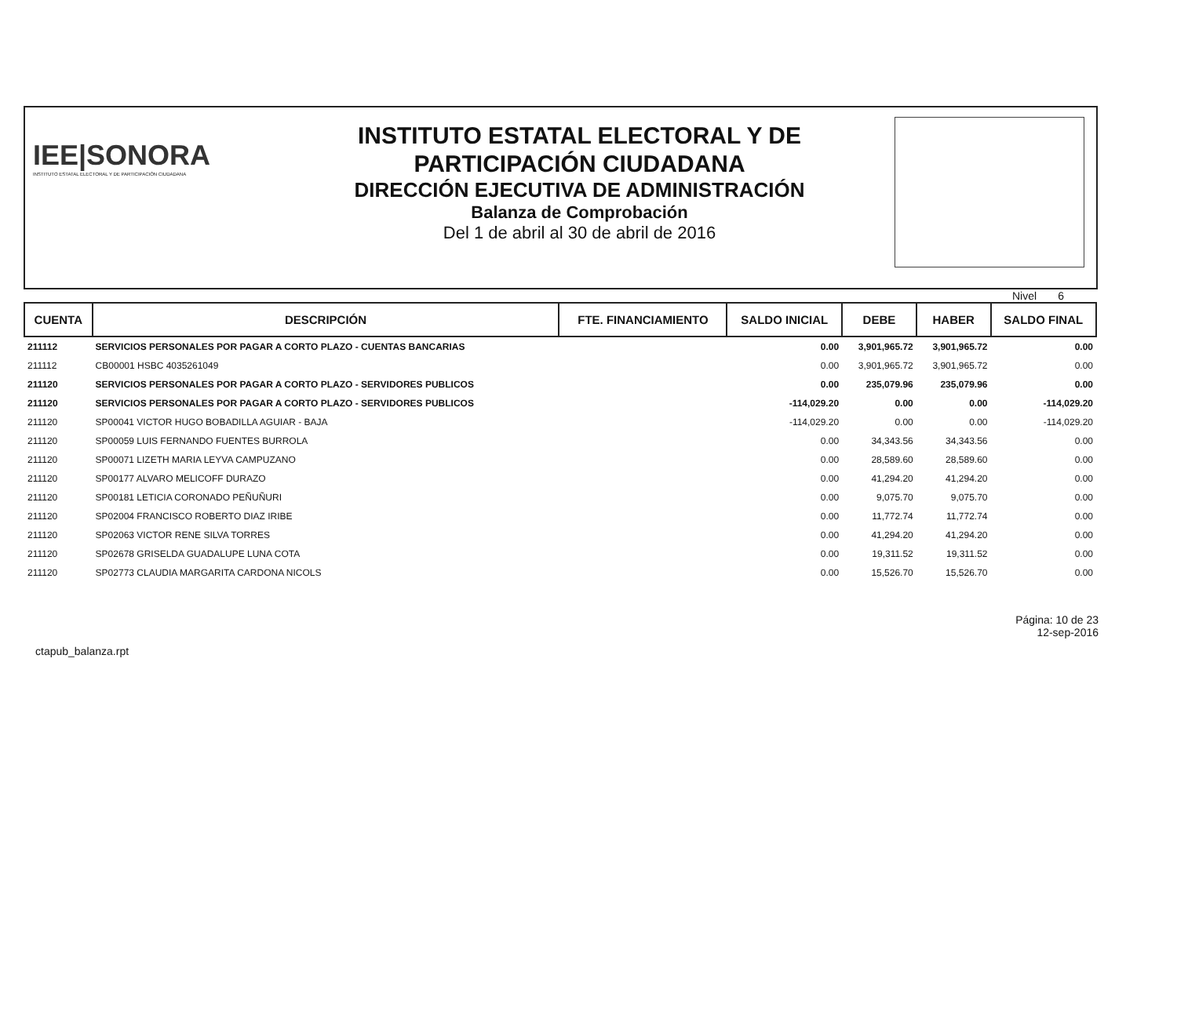IEE|SONORA
INSTITUTO ESTATAL ELECTORAL Y DE PARTICIPACIÓN CIUDADANA
INSTITUTO ESTATAL ELECTORAL Y DE
PARTICIPACIÓN CIUDADANA
DIRECCIÓN EJECUTIVA DE ADMINISTRACIÓN
Balanza de Comprobación
Del 1 de abril al 30 de abril de 2016
Nivel 6
| CUENTA | DESCRIPCIÓN | FTE. FINANCIAMIENTO | SALDO INICIAL | DEBE | HABER | SALDO FINAL |
| --- | --- | --- | --- | --- | --- | --- |
| 211112 | SERVICIOS PERSONALES POR PAGAR A CORTO PLAZO - CUENTAS BANCARIAS | | 0.00 | 3,901,965.72 | 3,901,965.72 | 0.00 |
| 211112 | CB00001 HSBC 4035261049 | | 0.00 | 3,901,965.72 | 3,901,965.72 | 0.00 |
| 211120 | SERVICIOS PERSONALES POR PAGAR A CORTO PLAZO - SERVIDORES PUBLICOS | | 0.00 | 235,079.96 | 235,079.96 | 0.00 |
| 211120 | SERVICIOS PERSONALES POR PAGAR A CORTO PLAZO - SERVIDORES PUBLICOS | | -114,029.20 | 0.00 | 0.00 | -114,029.20 |
| 211120 | SP00041 VICTOR HUGO BOBADILLA AGUIAR - BAJA | | -114,029.20 | 0.00 | 0.00 | -114,029.20 |
| 211120 | SP00059 LUIS FERNANDO FUENTES BURROLA | | 0.00 | 34,343.56 | 34,343.56 | 0.00 |
| 211120 | SP00071 LIZETH MARIA LEYVA CAMPUZANO | | 0.00 | 28,589.60 | 28,589.60 | 0.00 |
| 211120 | SP00177 ALVARO MELICOFF DURAZO | | 0.00 | 41,294.20 | 41,294.20 | 0.00 |
| 211120 | SP00181 LETICIA CORONADO PEÑUÑURI | | 0.00 | 9,075.70 | 9,075.70 | 0.00 |
| 211120 | SP02004 FRANCISCO ROBERTO DIAZ IRIBE | | 0.00 | 11,772.74 | 11,772.74 | 0.00 |
| 211120 | SP02063 VICTOR RENE SILVA TORRES | | 0.00 | 41,294.20 | 41,294.20 | 0.00 |
| 211120 | SP02678 GRISELDA GUADALUPE LUNA COTA | | 0.00 | 19,311.52 | 19,311.52 | 0.00 |
| 211120 | SP02773 CLAUDIA MARGARITA CARDONA NICOLS | | 0.00 | 15,526.70 | 15,526.70 | 0.00 |
ctapub_balanza.rpt
Página: 10 de 23
12-sep-2016